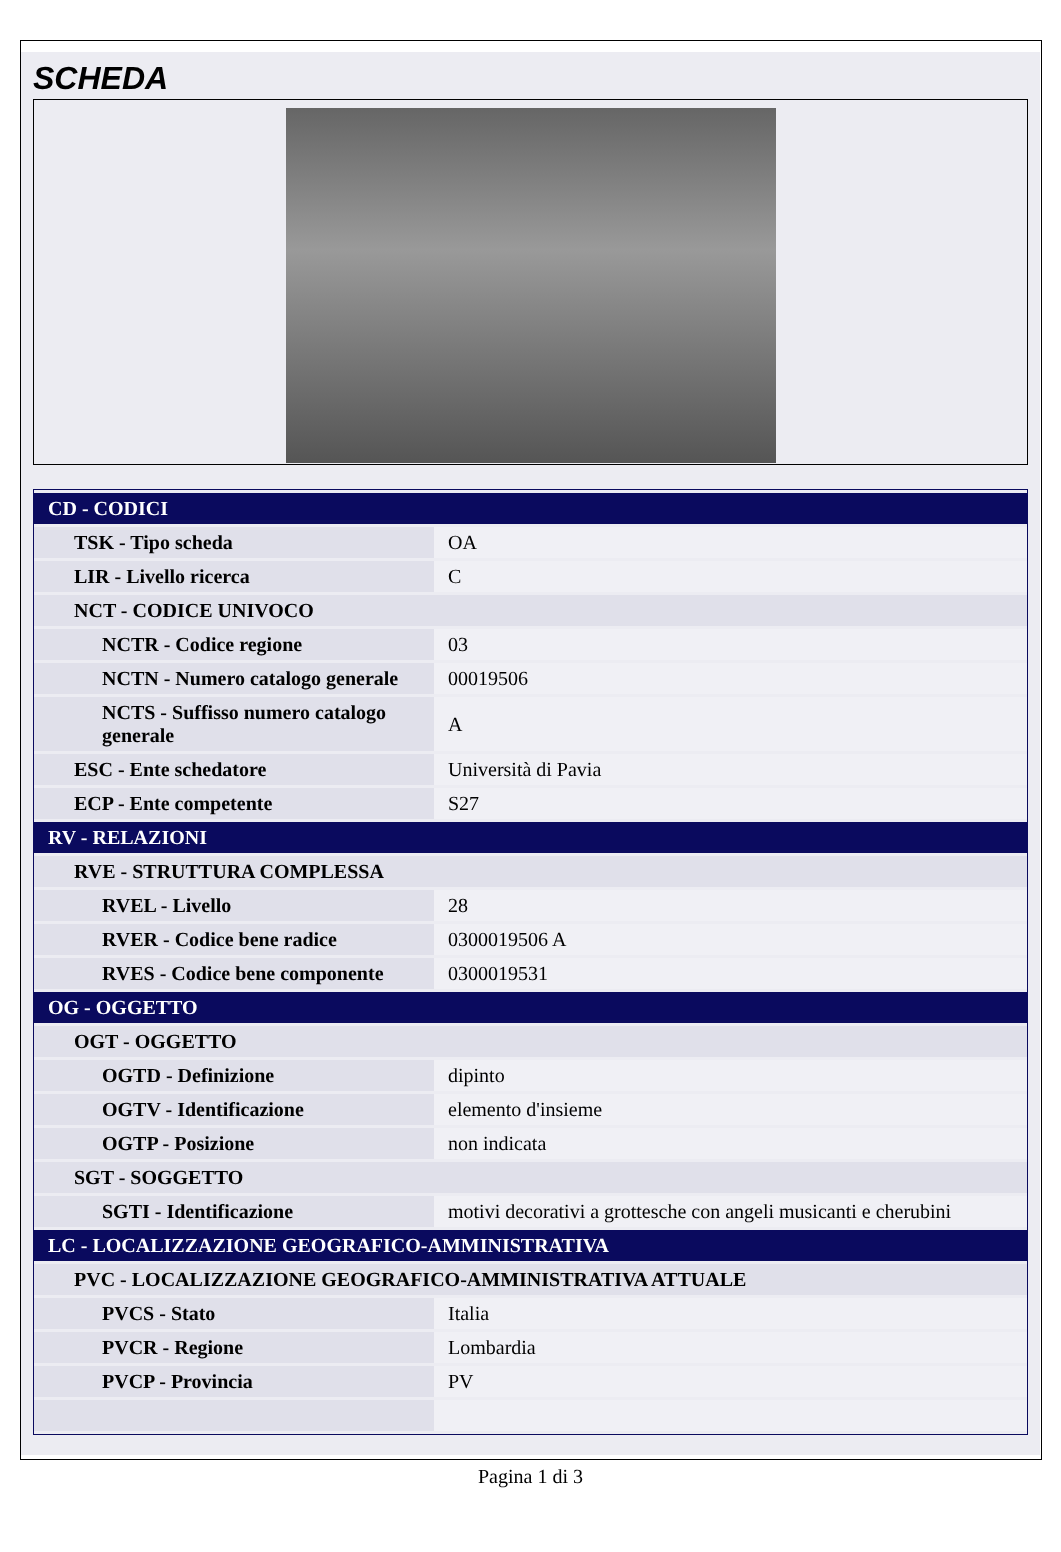SCHEDA
| CD - CODICI | |
| TSK - Tipo scheda | OA |
| LIR - Livello ricerca | C |
| NCT - CODICE UNIVOCO | |
| NCTR - Codice regione | 03 |
| NCTN - Numero catalogo generale | 00019506 |
| NCTS - Suffisso numero catalogo generale | A |
| ESC - Ente schedatore | Università di Pavia |
| ECP - Ente competente | S27 |
| RV - RELAZIONI | |
| RVE - STRUTTURA COMPLESSA | |
| RVEL - Livello | 28 |
| RVER - Codice bene radice | 0300019506 A |
| RVES - Codice bene componente | 0300019531 |
| OG - OGGETTO | |
| OGT - OGGETTO | |
| OGTD - Definizione | dipinto |
| OGTV - Identificazione | elemento d'insieme |
| OGTP - Posizione | non indicata |
| SGT - SOGGETTO | |
| SGTI - Identificazione | motivi decorativi a grottesche con angeli musicanti e cherubini |
| LC - LOCALIZZAZIONE GEOGRAFICO-AMMINISTRATIVA | |
| PVC - LOCALIZZAZIONE GEOGRAFICO-AMMINISTRATIVA ATTUALE | |
| PVCS - Stato | Italia |
| PVCR - Regione | Lombardia |
| PVCP - Provincia | PV |
Pagina 1 di 3